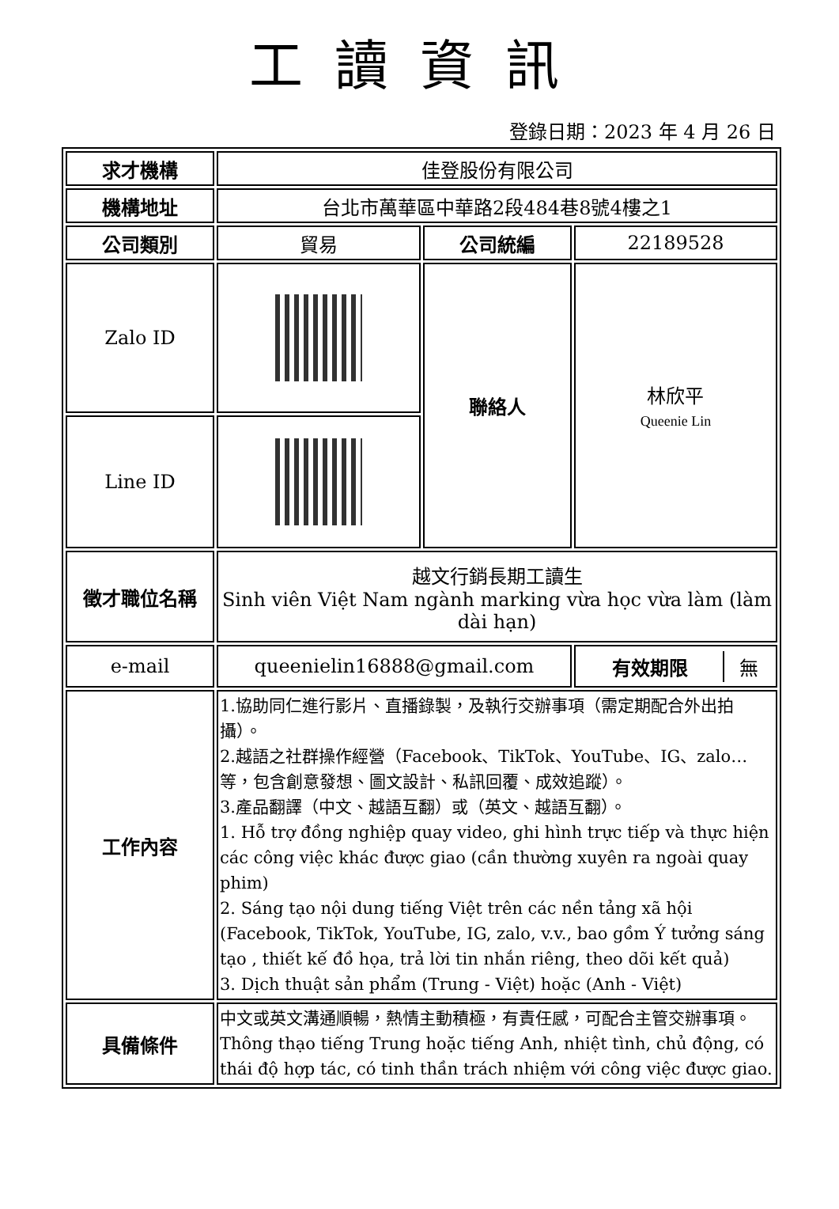工讀資訊
登錄日期：2023 年 4 月 26 日
| 求才機構 | 佳登股份有限公司 | | |
| 機構地址 | 台北市萬華區中華路2段484巷8號4樓之1 | | |
| 公司類別 | 貿易 | 公司統編 | 22189528 |
| Zalo ID | | 聯絡人 | 林欣平 Queenie Lin |
| Line ID | | | |
| 徵才職位名稱 | 越文行銷長期工讀生 Sinh viên Việt Nam ngành marking vừa học vừa làm (làm dài hạn) | | |
| e-mail | queenielin16888@gmail.com | | / 有效期限 / 無 / |
| 工作內容 | 1.協助同仁進行影片、直播錄製，及執行交辦事項（需定期配合外出拍攝）。 2.越語之社群操作經營（Facebook、TikTok、YouTube、IG、zalo…等，包含創意發想、圖文設計、私訊回覆、成效追蹤）。 3.產品翻譯（中文、越語互翻）或（英文、越語互翻）。 1. Hỗ trợ đồng nghiệp quay video, ghi hình trực tiếp và thực hiện các công việc khác được giao (cần thường xuyên ra ngoài quay phim) 2. Sáng tạo nội dung tiếng Việt trên các nền tảng xã hội (Facebook, TikTok, YouTube, IG, zalo, v.v., bao gồm Ý tưởng sáng tạo , thiết kế đồ họa, trả lời tin nhắn riêng, theo dõi kết quả) 3. Dịch thuật sản phẩm (Trung - Việt) hoặc (Anh - Việt) | | |
| 具備條件 | 中文或英文溝通順暢，熱情主動積極，有責任感，可配合主管交辦事項。 Thông thạo tiếng Trung hoặc tiếng Anh, nhiệt tình, chủ động, có thái độ hợp tác, có tinh thần trách nhiệm với công việc được giao. | | |